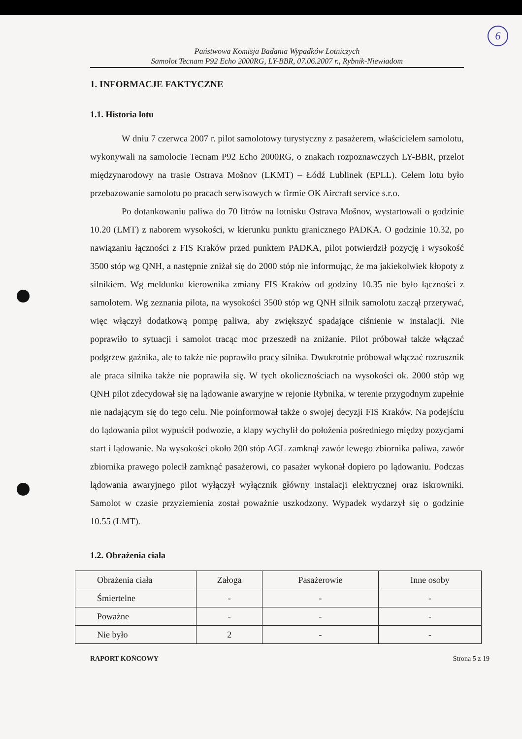6
Państwowa Komisja Badania Wypadków Lotniczych
Samolot Tecnam P92 Echo 2000RG, LY-BBR, 07.06.2007 r., Rybnik-Niewiadom
1. INFORMACJE FAKTYCZNE
1.1. Historia lotu
W dniu 7 czerwca 2007 r. pilot samolotowy turystyczny z pasażerem, właścicielem samolotu, wykonywali na samolocie Tecnam P92 Echo 2000RG, o znakach rozpoznawczych LY-BBR, przelot międzynarodowy na trasie Ostrava Mošnov (LKMT) – Łódź Lublinek (EPLL). Celem lotu było przebazowanie samolotu po pracach serwisowych w firmie OK Aircraft service s.r.o.
Po dotankowaniu paliwa do 70 litrów na lotnisku Ostrava Mošnov, wystartowali o godzinie 10.20 (LMT) z naborem wysokości, w kierunku punktu granicznego PADKA. O godzinie 10.32, po nawiązaniu łączności z FIS Kraków przed punktem PADKA, pilot potwierdził pozycję i wysokość 3500 stóp wg QNH, a następnie zniżał się do 2000 stóp nie informując, że ma jakiekolwiek kłopoty z silnikiem. Wg meldunku kierownika zmiany FIS Kraków od godziny 10.35 nie było łączności z samolotem. Wg zeznania pilota, na wysokości 3500 stóp wg QNH silnik samolotu zaczął przerywać, więc włączył dodatkową pompę paliwa, aby zwiększyć spadające ciśnienie w instalacji. Nie poprawiło to sytuacji i samolot tracąc moc przeszedł na zniżanie. Pilot próbował także włączać podgrzew gaźnika, ale to także nie poprawiło pracy silnika. Dwukrotnie próbował włączać rozrusznik ale praca silnika także nie poprawiła się. W tych okolicznościach na wysokości ok. 2000 stóp wg QNH pilot zdecydował się na lądowanie awaryjne w rejonie Rybnika, w terenie przygodnym zupełnie nie nadającym się do tego celu. Nie poinformował także o swojej decyzji FIS Kraków. Na podejściu do lądowania pilot wypuścił podwozie, a klapy wychylił do położenia pośredniego między pozycjami start i lądowanie. Na wysokości około 200 stóp AGL zamknął zawór lewego zbiornika paliwa, zawór zbiornika prawego polecił zamknąć pasażerowi, co pasażer wykonał dopiero po lądowaniu. Podczas lądowania awaryjnego pilot wyłączył wyłącznik główny instalacji elektrycznej oraz iskrowniki. Samolot w czasie przyziemienia został poważnie uszkodzony. Wypadek wydarzył się o godzinie 10.55 (LMT).
1.2. Obrażenia ciała
| Obrażenia ciała | Załoga | Pasażerowie | Inne osoby |
| Śmiertelne | - | - | - |
| Poważne | - | - | - |
| Nie było | 2 | - | - |
RAPORT KOŃCOWY Strona 5 z 19